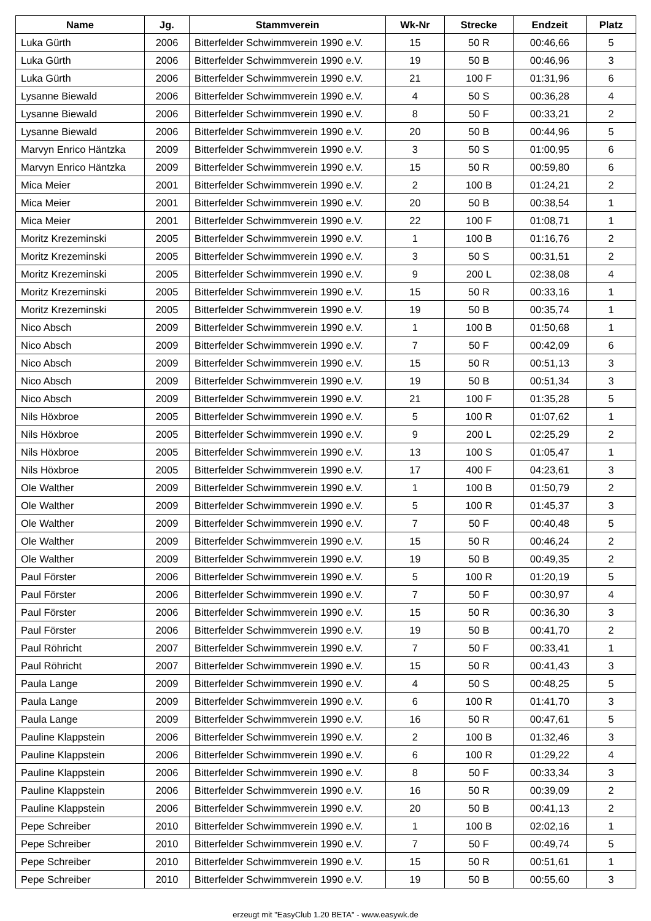| Name | Jg. | Stammverein | Wk-Nr | Strecke | Endzeit | Platz |
| --- | --- | --- | --- | --- | --- | --- |
| Luka Gürth | 2006 | Bitterfelder Schwimmverein 1990 e.V. | 15 | 50 R | 00:46,66 | 5 |
| Luka Gürth | 2006 | Bitterfelder Schwimmverein 1990 e.V. | 19 | 50 B | 00:46,96 | 3 |
| Luka Gürth | 2006 | Bitterfelder Schwimmverein 1990 e.V. | 21 | 100 F | 01:31,96 | 6 |
| Lysanne Biewald | 2006 | Bitterfelder Schwimmverein 1990 e.V. | 4 | 50 S | 00:36,28 | 4 |
| Lysanne Biewald | 2006 | Bitterfelder Schwimmverein 1990 e.V. | 8 | 50 F | 00:33,21 | 2 |
| Lysanne Biewald | 2006 | Bitterfelder Schwimmverein 1990 e.V. | 20 | 50 B | 00:44,96 | 5 |
| Marvyn Enrico Häntzka | 2009 | Bitterfelder Schwimmverein 1990 e.V. | 3 | 50 S | 01:00,95 | 6 |
| Marvyn Enrico Häntzka | 2009 | Bitterfelder Schwimmverein 1990 e.V. | 15 | 50 R | 00:59,80 | 6 |
| Mica Meier | 2001 | Bitterfelder Schwimmverein 1990 e.V. | 2 | 100 B | 01:24,21 | 2 |
| Mica Meier | 2001 | Bitterfelder Schwimmverein 1990 e.V. | 20 | 50 B | 00:38,54 | 1 |
| Mica Meier | 2001 | Bitterfelder Schwimmverein 1990 e.V. | 22 | 100 F | 01:08,71 | 1 |
| Moritz Krezeminski | 2005 | Bitterfelder Schwimmverein 1990 e.V. | 1 | 100 B | 01:16,76 | 2 |
| Moritz Krezeminski | 2005 | Bitterfelder Schwimmverein 1990 e.V. | 3 | 50 S | 00:31,51 | 2 |
| Moritz Krezeminski | 2005 | Bitterfelder Schwimmverein 1990 e.V. | 9 | 200 L | 02:38,08 | 4 |
| Moritz Krezeminski | 2005 | Bitterfelder Schwimmverein 1990 e.V. | 15 | 50 R | 00:33,16 | 1 |
| Moritz Krezeminski | 2005 | Bitterfelder Schwimmverein 1990 e.V. | 19 | 50 B | 00:35,74 | 1 |
| Nico Absch | 2009 | Bitterfelder Schwimmverein 1990 e.V. | 1 | 100 B | 01:50,68 | 1 |
| Nico Absch | 2009 | Bitterfelder Schwimmverein 1990 e.V. | 7 | 50 F | 00:42,09 | 6 |
| Nico Absch | 2009 | Bitterfelder Schwimmverein 1990 e.V. | 15 | 50 R | 00:51,13 | 3 |
| Nico Absch | 2009 | Bitterfelder Schwimmverein 1990 e.V. | 19 | 50 B | 00:51,34 | 3 |
| Nico Absch | 2009 | Bitterfelder Schwimmverein 1990 e.V. | 21 | 100 F | 01:35,28 | 5 |
| Nils Höxbroe | 2005 | Bitterfelder Schwimmverein 1990 e.V. | 5 | 100 R | 01:07,62 | 1 |
| Nils Höxbroe | 2005 | Bitterfelder Schwimmverein 1990 e.V. | 9 | 200 L | 02:25,29 | 2 |
| Nils Höxbroe | 2005 | Bitterfelder Schwimmverein 1990 e.V. | 13 | 100 S | 01:05,47 | 1 |
| Nils Höxbroe | 2005 | Bitterfelder Schwimmverein 1990 e.V. | 17 | 400 F | 04:23,61 | 3 |
| Ole Walther | 2009 | Bitterfelder Schwimmverein 1990 e.V. | 1 | 100 B | 01:50,79 | 2 |
| Ole Walther | 2009 | Bitterfelder Schwimmverein 1990 e.V. | 5 | 100 R | 01:45,37 | 3 |
| Ole Walther | 2009 | Bitterfelder Schwimmverein 1990 e.V. | 7 | 50 F | 00:40,48 | 5 |
| Ole Walther | 2009 | Bitterfelder Schwimmverein 1990 e.V. | 15 | 50 R | 00:46,24 | 2 |
| Ole Walther | 2009 | Bitterfelder Schwimmverein 1990 e.V. | 19 | 50 B | 00:49,35 | 2 |
| Paul Förster | 2006 | Bitterfelder Schwimmverein 1990 e.V. | 5 | 100 R | 01:20,19 | 5 |
| Paul Förster | 2006 | Bitterfelder Schwimmverein 1990 e.V. | 7 | 50 F | 00:30,97 | 4 |
| Paul Förster | 2006 | Bitterfelder Schwimmverein 1990 e.V. | 15 | 50 R | 00:36,30 | 3 |
| Paul Förster | 2006 | Bitterfelder Schwimmverein 1990 e.V. | 19 | 50 B | 00:41,70 | 2 |
| Paul Röhricht | 2007 | Bitterfelder Schwimmverein 1990 e.V. | 7 | 50 F | 00:33,41 | 1 |
| Paul Röhricht | 2007 | Bitterfelder Schwimmverein 1990 e.V. | 15 | 50 R | 00:41,43 | 3 |
| Paula Lange | 2009 | Bitterfelder Schwimmverein 1990 e.V. | 4 | 50 S | 00:48,25 | 5 |
| Paula Lange | 2009 | Bitterfelder Schwimmverein 1990 e.V. | 6 | 100 R | 01:41,70 | 3 |
| Paula Lange | 2009 | Bitterfelder Schwimmverein 1990 e.V. | 16 | 50 R | 00:47,61 | 5 |
| Pauline Klappstein | 2006 | Bitterfelder Schwimmverein 1990 e.V. | 2 | 100 B | 01:32,46 | 3 |
| Pauline Klappstein | 2006 | Bitterfelder Schwimmverein 1990 e.V. | 6 | 100 R | 01:29,22 | 4 |
| Pauline Klappstein | 2006 | Bitterfelder Schwimmverein 1990 e.V. | 8 | 50 F | 00:33,34 | 3 |
| Pauline Klappstein | 2006 | Bitterfelder Schwimmverein 1990 e.V. | 16 | 50 R | 00:39,09 | 2 |
| Pauline Klappstein | 2006 | Bitterfelder Schwimmverein 1990 e.V. | 20 | 50 B | 00:41,13 | 2 |
| Pepe Schreiber | 2010 | Bitterfelder Schwimmverein 1990 e.V. | 1 | 100 B | 02:02,16 | 1 |
| Pepe Schreiber | 2010 | Bitterfelder Schwimmverein 1990 e.V. | 7 | 50 F | 00:49,74 | 5 |
| Pepe Schreiber | 2010 | Bitterfelder Schwimmverein 1990 e.V. | 15 | 50 R | 00:51,61 | 1 |
| Pepe Schreiber | 2010 | Bitterfelder Schwimmverein 1990 e.V. | 19 | 50 B | 00:55,60 | 3 |
erzeugt mit "EasyClub 1.20 BETA" - www.easywk.de